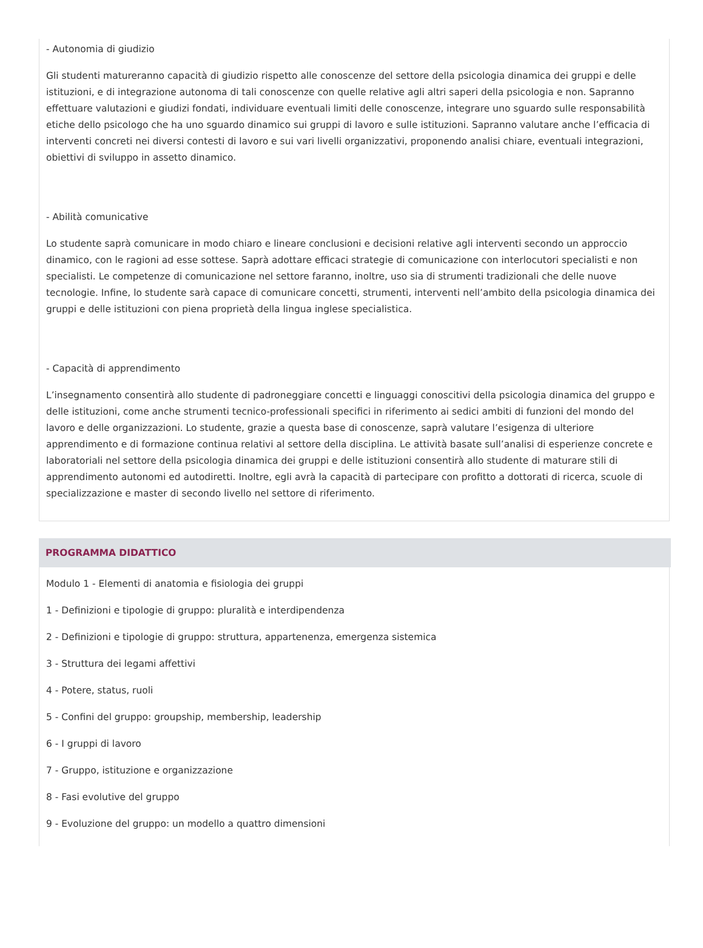- Autonomia di giudizio
Gli studenti matureranno capacità di giudizio rispetto alle conoscenze del settore della psicologia dinamica dei gruppi e delle istituzioni, e di integrazione autonoma di tali conoscenze con quelle relative agli altri saperi della psicologia e non. Sapranno effettuare valutazioni e giudizi fondati, individuare eventuali limiti delle conoscenze, integrare uno sguardo sulle responsabilità etiche dello psicologo che ha uno sguardo dinamico sui gruppi di lavoro e sulle istituzioni. Sapranno valutare anche l’efficacia di interventi concreti nei diversi contesti di lavoro e sui vari livelli organizzativi, proponendo analisi chiare, eventuali integrazioni, obiettivi di sviluppo in assetto dinamico.
- Abilità comunicative
Lo studente saprà comunicare in modo chiaro e lineare conclusioni e decisioni relative agli interventi secondo un approccio dinamico, con le ragioni ad esse sottese. Saprà adottare efficaci strategie di comunicazione con interlocutori specialisti e non specialisti. Le competenze di comunicazione nel settore faranno, inoltre, uso sia di strumenti tradizionali che delle nuove tecnologie. Infine, lo studente sarà capace di comunicare concetti, strumenti, interventi nell’ambito della psicologia dinamica dei gruppi e delle istituzioni con piena proprietà della lingua inglese specialistica.
- Capacità di apprendimento
L’insegnamento consentirà allo studente di padroneggiare concetti e linguaggi conoscitivi della psicologia dinamica del gruppo e delle istituzioni, come anche strumenti tecnico-professionali specifici in riferimento ai sedici ambiti di funzioni del mondo del lavoro e delle organizzazioni. Lo studente, grazie a questa base di conoscenze, saprà valutare l’esigenza di ulteriore apprendimento e di formazione continua relativi al settore della disciplina. Le attività basate sull’analisi di esperienze concrete e laboratoriali nel settore della psicologia dinamica dei gruppi e delle istituzioni consentirà allo studente di maturare stili di apprendimento autonomi ed autodiretti. Inoltre, egli avrà la capacità di partecipare con profitto a dottorati di ricerca, scuole di specializzazione e master di secondo livello nel settore di riferimento.
PROGRAMMA DIDATTICO
Modulo 1 - Elementi di anatomia e fisiologia dei gruppi
1 - Definizioni e tipologie di gruppo: pluralità e interdipendenza
2 - Definizioni e tipologie di gruppo: struttura, appartenenza, emergenza sistemica
3 - Struttura dei legami affettivi
4 - Potere, status, ruoli
5 - Confini del gruppo: groupship, membership, leadership
6 - I gruppi di lavoro
7 - Gruppo, istituzione e organizzazione
8 - Fasi evolutive del gruppo
9 - Evoluzione del gruppo: un modello a quattro dimensioni